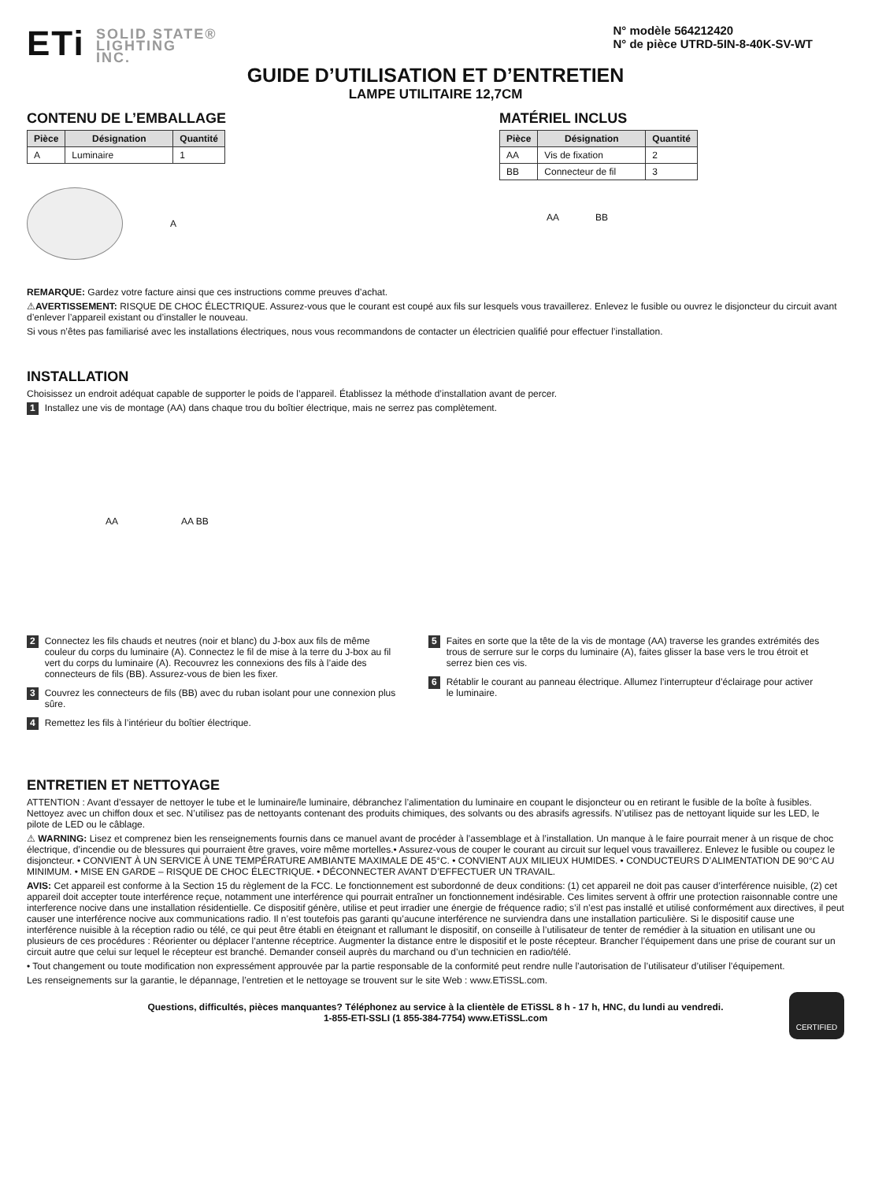ETi SOLID STATE®
LIGHTING
INC.
N° modèle 564212420
N° de pièce UTRD-5IN-8-40K-SV-WT
GUIDE D’UTILISATION ET D’ENTRETIEN
LAMPE UTILITAIRE 12,7CM
CONTENU DE L’EMBALLAGE
| Pièce | Désignation | Quantité |
| --- | --- | --- |
| A | Luminaire | 1 |
A
MATÉRIEL INCLUS
| Pièce | Désignation | Quantité |
| --- | --- | --- |
| AA | Vis de fixation | 2 |
| BB | Connecteur de fil | 3 |
AA BB
REMARQUE: Gardez votre facture ainsi que ces instructions comme preuves d’achat.
⚠AVERTISSEMENT: RISQUE DE CHOC ÉLECTRIQUE. Assurez-vous que le courant est coupé aux fils sur lesquels vous travaillerez. Enlevez le fusible ou ouvrez le disjoncteur du circuit avant d’enlever l’appareil existant ou d’installer le nouveau.
Si vous n’êtes pas familiarisé avec les installations électriques, nous vous recommandons de contacter un électricien qualifié pour effectuer l’installation.
INSTALLATION
Choisissez un endroit adéquat capable de supporter le poids de l’appareil. Établissez la méthode d’installation avant de percer.
1 Installez une vis de montage (AA) dans chaque trou du boîtier électrique, mais ne serrez pas complètement.
AA AA BB
2 Connectez les fils chauds et neutres (noir et blanc) du J-box aux fils de même couleur du corps du luminaire (A). Connectez le fil de mise à la terre du J-box au fil vert du corps du luminaire (A). Recouvrez les connexions des fils à l’aide des connecteurs de fils (BB). Assurez-vous de bien les fixer.
3 Couvrez les connecteurs de fils (BB) avec du ruban isolant pour une connexion plus sûre.
4 Remettez les fils à l’intérieur du boîtier électrique.
5 Faites en sorte que la tête de la vis de montage (AA) traverse les grandes extrémités des trous de serrure sur le corps du luminaire (A), faites glisser la base vers le trou étroit et serrez bien ces vis.
6 Rétablir le courant au panneau électrique. Allumez l’interrupteur d’éclairage pour activer le luminaire.
ENTRETIEN ET NETTOYAGE
ATTENTION : Avant d’essayer de nettoyer le tube et le luminaire/le luminaire, débranchez l’alimentation du luminaire en coupant le disjoncteur ou en retirant le fusible de la boîte à fusibles. Nettoyez avec un chiffon doux et sec. N’utilisez pas de nettoyants contenant des produits chimiques, des solvants ou des abrasifs agressifs. N’utilisez pas de nettoyant liquide sur les LED, le pilote de LED ou le câblage.
⚠ WARNING: Lisez et comprenez bien les renseignements fournis dans ce manuel avant de procéder à l’assemblage et à l’installation. Un manque à le faire pourrait mener à un risque de choc électrique, d’incendie ou de blessures qui pourraient être graves, voire même mortelles.• Assurez-vous de couper le courant au circuit sur lequel vous travaillerez. Enlevez le fusible ou coupez le disjoncteur. • CONVIENT À UN SERVICE À UNE TEMPÉRATURE AMBIANTE MAXIMALE DE 45°C. • CONVIENT AUX MILIEUX HUMIDES. • CONDUCTEURS D’ALIMENTATION DE 90°C AU MINIMUM. • MISE EN GARDE – RISQUE DE CHOC ÉLECTRIQUE. • DÉCONNECTER AVANT D’EFFECTUER UN TRAVAIL.
AVIS: Cet appareil est conforme à la Section 15 du règlement de la FCC. Le fonctionnement est subordonné de deux conditions: (1) cet appareil ne doit pas causer d’interférence nuisible, (2) cet appareil doit accepter toute interférence reçue, notamment une interférence qui pourrait entraîner un fonctionnement indésirable. Ces limites servent à offrir une protection raisonnable contre une interference nocive dans une installation résidentielle. Ce dispositif génère, utilise et peut irradier une énergie de fréquence radio; s’il n’est pas installé et utilisé conformément aux directives, il peut causer une interférence nocive aux communications radio. Il n’est toutefois pas garanti qu’aucune interférence ne surviendra dans une installation particulière. Si le dispositif cause une interférence nuisible à la réception radio ou télé, ce qui peut être établi en éteignant et rallumant le dispositif, on conseille à l’utilisateur de tenter de remédier à la situation en utilisant une ou plusieurs de ces procédures : Réorienter ou déplacer l’antenne réceptrice. Augmenter la distance entre le dispositif et le poste récepteur. Brancher l’équipement dans une prise de courant sur un circuit autre que celui sur lequel le récepteur est branché. Demander conseil auprès du marchand ou d’un technicien en radio/télé.
• Tout changement ou toute modification non expressément approuvée par la partie responsable de la conformité peut rendre nulle l’autorisation de l’utilisateur d’utiliser l’équipement.
Les renseignements sur la garantie, le dépannage, l’entretien et le nettoyage se trouvent sur le site Web : www.ETiSSL.com.
Questions, difficultés, pièces manquantes? Téléphonez au service à la clientèle de ETiSSL 8 h - 17 h, HNC, du lundi au vendredi.
1-855-ETI-SSLI (1 855-384-7754) www.ETiSSL.com
CERTIFIED